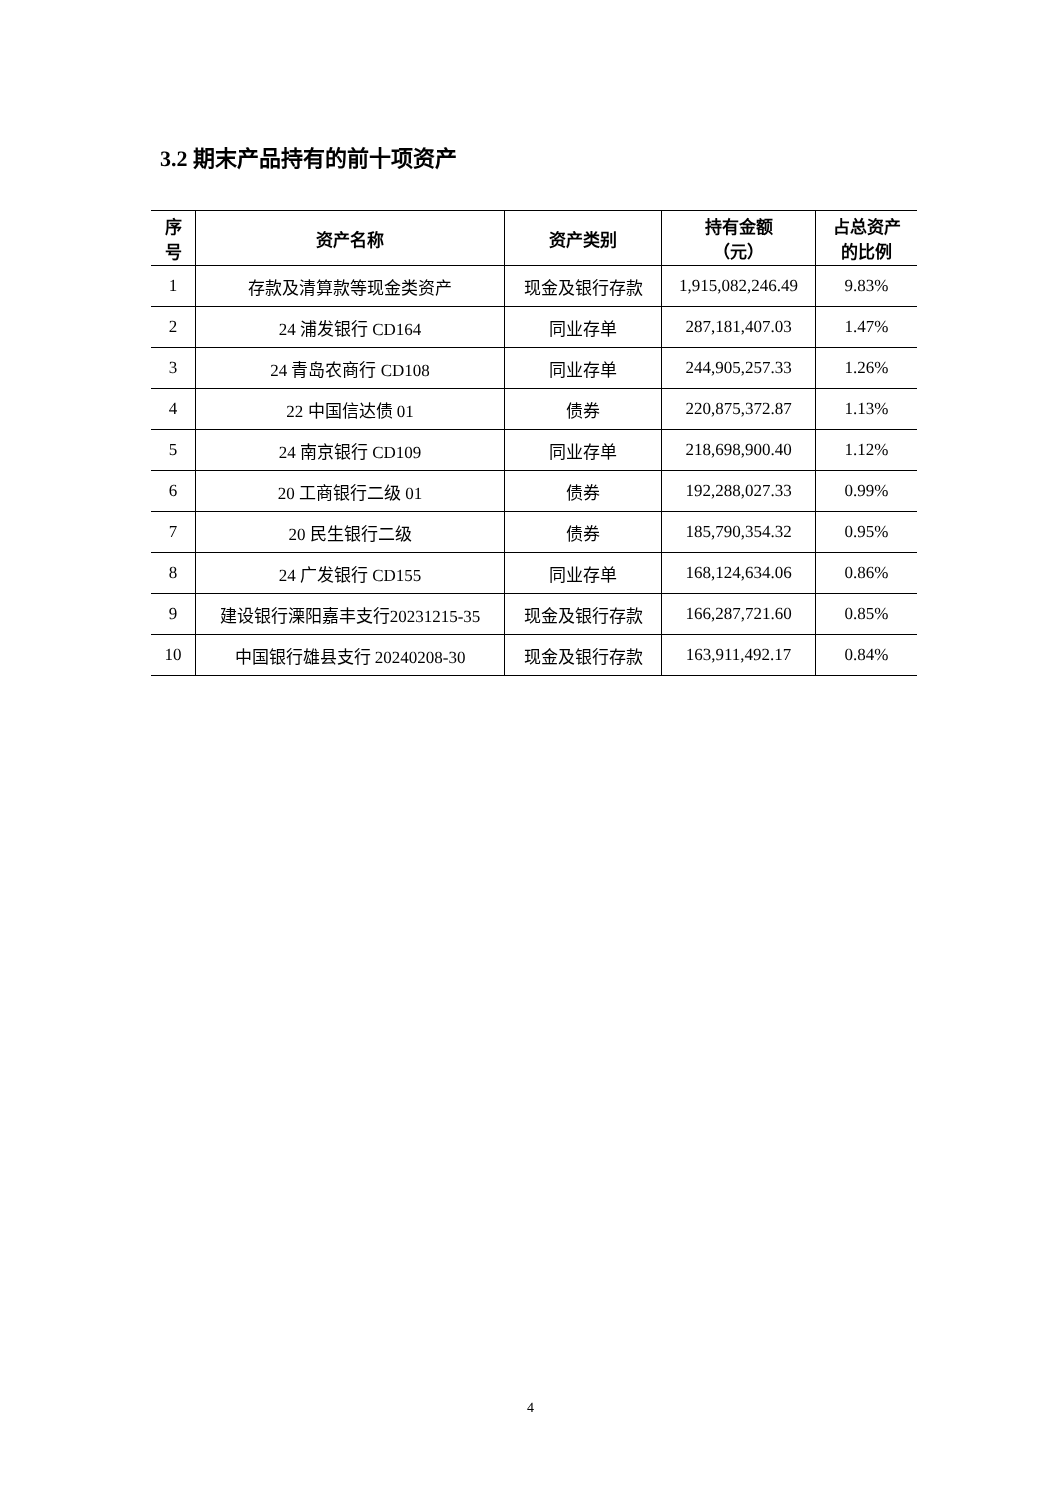3.2 期末产品持有的前十项资产
| 序 号 | 资产名称 | 资产类别 | 持有金额 （元） | 占总资产 的比例 |
| --- | --- | --- | --- | --- |
| 1 | 存款及清算款等现金类资产 | 现金及银行存款 | 1,915,082,246.49 | 9.83% |
| 2 | 24 浦发银行 CD164 | 同业存单 | 287,181,407.03 | 1.47% |
| 3 | 24 青岛农商行 CD108 | 同业存单 | 244,905,257.33 | 1.26% |
| 4 | 22 中国信达债 01 | 债券 | 220,875,372.87 | 1.13% |
| 5 | 24 南京银行 CD109 | 同业存单 | 218,698,900.40 | 1.12% |
| 6 | 20 工商银行二级 01 | 债券 | 192,288,027.33 | 0.99% |
| 7 | 20 民生银行二级 | 债券 | 185,790,354.32 | 0.95% |
| 8 | 24 广发银行 CD155 | 同业存单 | 168,124,634.06 | 0.86% |
| 9 | 建设银行溧阳嘉丰支行20231215-35 | 现金及银行存款 | 166,287,721.60 | 0.85% |
| 10 | 中国银行雄县支行 20240208-30 | 现金及银行存款 | 163,911,492.17 | 0.84% |
4